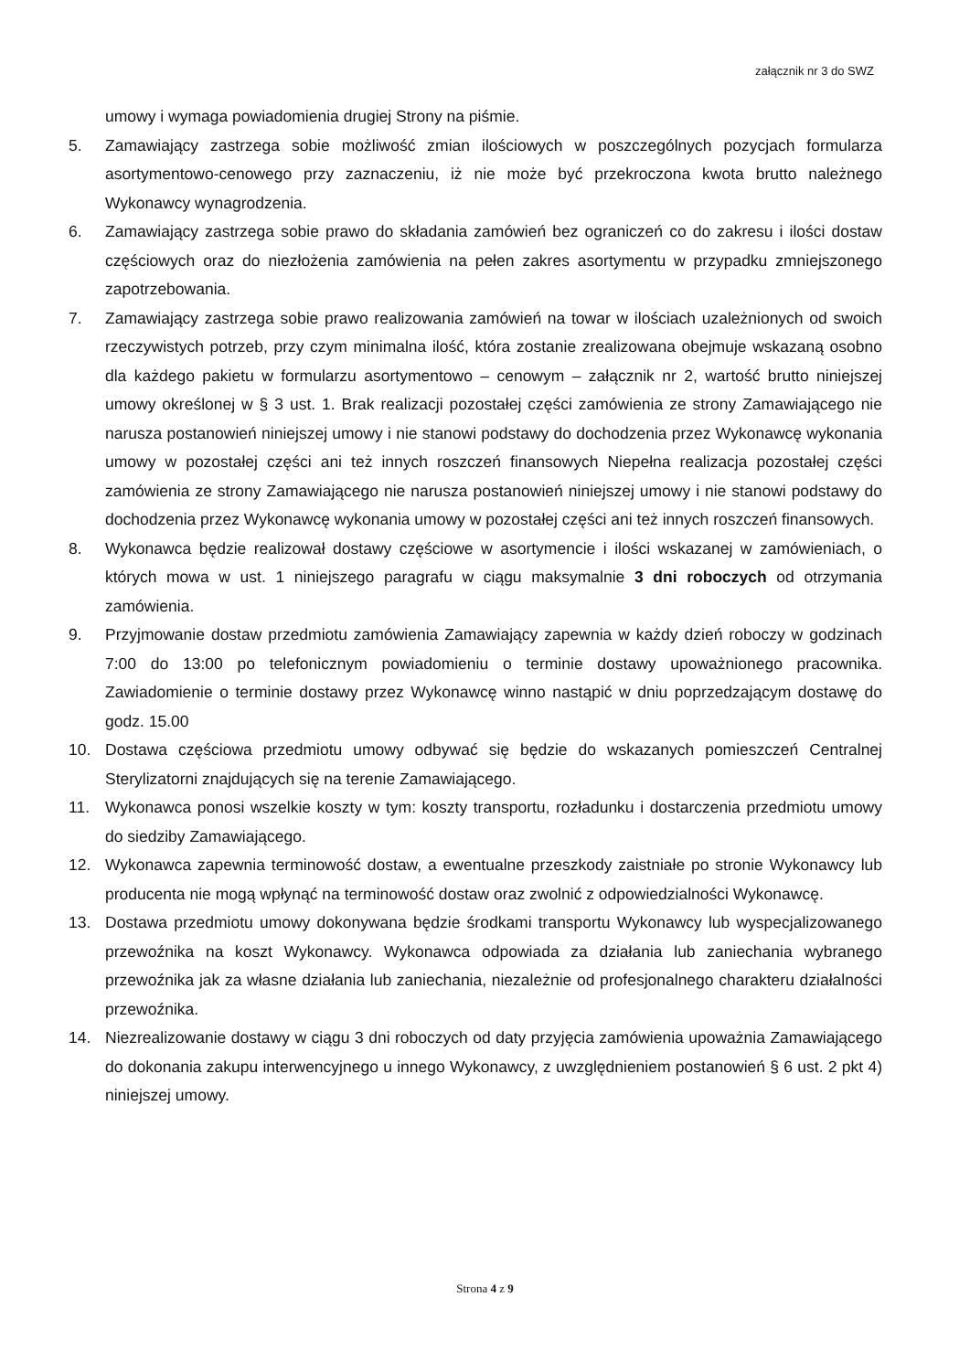załącznik nr 3 do SWZ
umowy i wymaga powiadomienia drugiej Strony na piśmie.
5. Zamawiający zastrzega sobie możliwość zmian ilościowych w poszczególnych pozycjach formularza asortymentowo-cenowego przy zaznaczeniu, iż nie może być przekroczona kwota brutto należnego Wykonawcy wynagrodzenia.
6. Zamawiający zastrzega sobie prawo do składania zamówień bez ograniczeń co do zakresu i ilości dostaw częściowych oraz do niezłożenia zamówienia na pełen zakres asortymentu w przypadku zmniejszonego zapotrzebowania.
7. Zamawiający zastrzega sobie prawo realizowania zamówień na towar w ilościach uzależnionych od swoich rzeczywistych potrzeb, przy czym minimalna ilość, która zostanie zrealizowana obejmuje wskazaną osobno dla każdego pakietu w formularzu asortymentowo – cenowym – załącznik nr 2, wartość brutto niniejszej umowy określonej w § 3 ust. 1. Brak realizacji pozostałej części zamówienia ze strony Zamawiającego nie narusza postanowień niniejszej umowy i nie stanowi podstawy do dochodzenia przez Wykonawcę wykonania umowy w pozostałej części ani też innych roszczeń finansowych Niepełna realizacja pozostałej części zamówienia ze strony Zamawiającego nie narusza postanowień niniejszej umowy i nie stanowi podstawy do dochodzenia przez Wykonawcę wykonania umowy w pozostałej części ani też innych roszczeń finansowych.
8. Wykonawca będzie realizował dostawy częściowe w asortymencie i ilości wskazanej w zamówieniach, o których mowa w ust. 1 niniejszego paragrafu w ciągu maksymalnie 3 dni roboczych od otrzymania zamówienia.
9. Przyjmowanie dostaw przedmiotu zamówienia Zamawiający zapewnia w każdy dzień roboczy w godzinach 7:00 do 13:00 po telefonicznym powiadomieniu o terminie dostawy upoważnionego pracownika. Zawiadomienie o terminie dostawy przez Wykonawcę winno nastąpić w dniu poprzedzającym dostawę do godz. 15.00
10. Dostawa częściowa przedmiotu umowy odbywać się będzie do wskazanych pomieszczeń Centralnej Sterylizatorni znajdujących się na terenie Zamawiającego.
11. Wykonawca ponosi wszelkie koszty w tym: koszty transportu, rozładunku i dostarczenia przedmiotu umowy do siedziby Zamawiającego.
12. Wykonawca zapewnia terminowość dostaw, a ewentualne przeszkody zaistniałe po stronie Wykonawcy lub producenta nie mogą wpłynąć na terminowość dostaw oraz zwolnić z odpowiedzialności Wykonawcę.
13. Dostawa przedmiotu umowy dokonywana będzie środkami transportu Wykonawcy lub wyspecjalizowanego przewoźnika na koszt Wykonawcy. Wykonawca odpowiada za działania lub zaniechania wybranego przewoźnika jak za własne działania lub zaniechania, niezależnie od profesjonalnego charakteru działalności przewoźnika.
14. Niezrealizowanie dostawy w ciągu 3 dni roboczych od daty przyjęcia zamówienia upoważnia Zamawiającego do dokonania zakupu interwencyjnego u innego Wykonawcy, z uwzględnieniem postanowień § 6 ust. 2 pkt 4) niniejszej umowy.
Strona 4 z 9